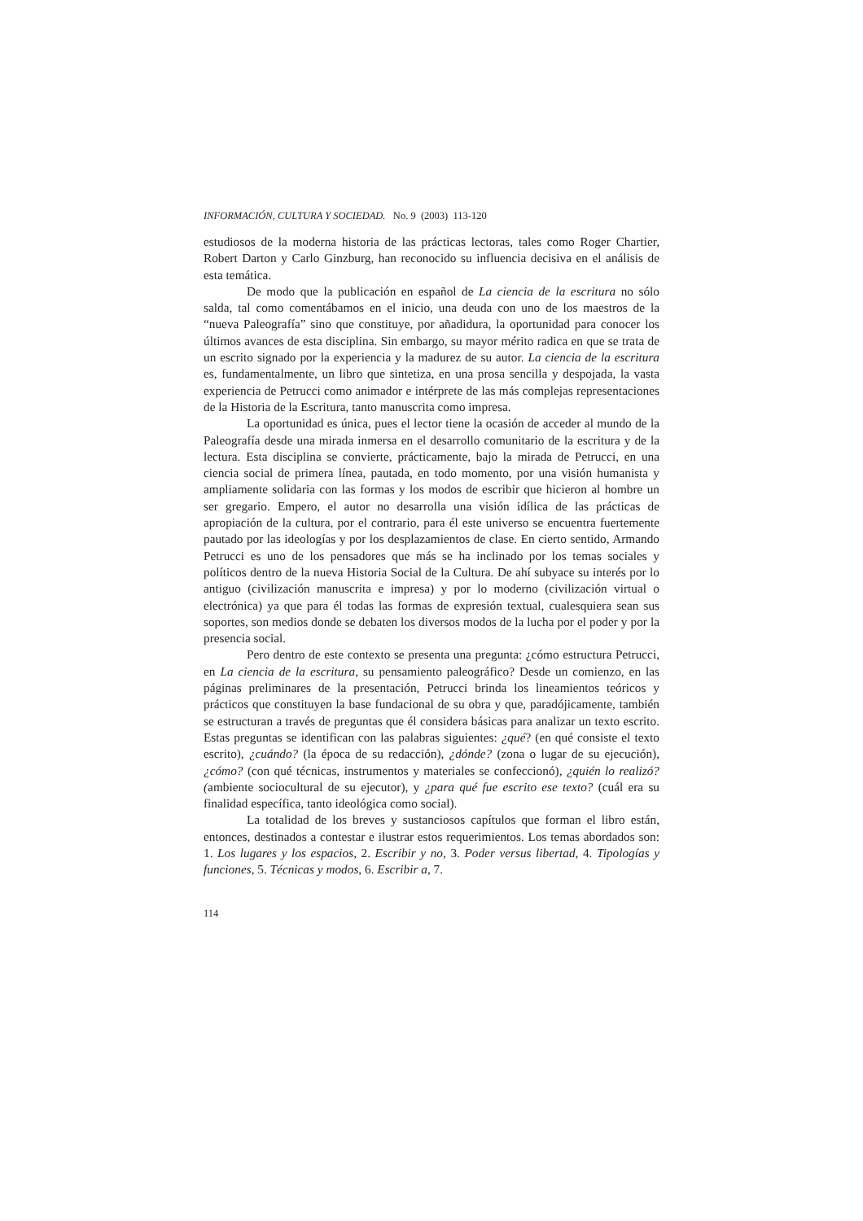INFORMACIÓN, CULTURA Y SOCIEDAD. No. 9 (2003) 113-120
estudiosos de la moderna historia de las prácticas lectoras, tales como Roger Chartier, Robert Darton y Carlo Ginzburg, han reconocido su influencia decisiva en el análisis de esta temática.
De modo que la publicación en español de La ciencia de la escritura no sólo salda, tal como comentábamos en el inicio, una deuda con uno de los maestros de la “nueva Paleografía” sino que constituye, por añadidura, la oportunidad para conocer los últimos avances de esta disciplina. Sin embargo, su mayor mérito radica en que se trata de un escrito signado por la experiencia y la madurez de su autor. La ciencia de la escritura es, fundamentalmente, un libro que sintetiza, en una prosa sencilla y despojada, la vasta experiencia de Petrucci como animador e intérprete de las más complejas representaciones de la Historia de la Escritura, tanto manuscrita como impresa.
La oportunidad es única, pues el lector tiene la ocasión de acceder al mundo de la Paleografía desde una mirada inmersa en el desarrollo comunitario de la escritura y de la lectura. Esta disciplina se convierte, prácticamente, bajo la mirada de Petrucci, en una ciencia social de primera línea, pautada, en todo momento, por una visión humanista y ampliamente solidaria con las formas y los modos de escribir que hicieron al hombre un ser gregario. Empero, el autor no desarrolla una visión idílica de las prácticas de apropiación de la cultura, por el contrario, para él este universo se encuentra fuertemente pautado por las ideologías y por los desplazamientos de clase. En cierto sentido, Armando Petrucci es uno de los pensadores que más se ha inclinado por los temas sociales y políticos dentro de la nueva Historia Social de la Cultura. De ahí subyace su interés por lo antiguo (civilización manuscrita e impresa) y por lo moderno (civilización virtual o electrónica) ya que para él todas las formas de expresión textual, cualesquiera sean sus soportes, son medios donde se debaten los diversos modos de la lucha por el poder y por la presencia social.
Pero dentro de este contexto se presenta una pregunta: ¿cómo estructura Petrucci, en La ciencia de la escritura, su pensamiento paleográfico? Desde un comienzo, en las páginas preliminares de la presentación, Petrucci brinda los lineamientos teóricos y prácticos que constituyen la base fundacional de su obra y que, paradójicamente, también se estructuran a través de preguntas que él considera básicas para analizar un texto escrito. Estas preguntas se identifican con las palabras siguientes: ¿qué? (en qué consiste el texto escrito), ¿cuándo? (la época de su redacción), ¿dónde? (zona o lugar de su ejecución), ¿cómo? (con qué técnicas, instrumentos y materiales se confeccionó), ¿quién lo realizó? (ambiente sociocultural de su ejecutor), y ¿para qué fue escrito ese texto? (cuál era su finalidad específica, tanto ideológica como social).
La totalidad de los breves y sustanciosos capítulos que forman el libro están, entonces, destinados a contestar e ilustrar estos requerimientos. Los temas abordados son: 1. Los lugares y los espacios, 2. Escribir y no, 3. Poder versus libertad, 4. Tipologías y funciones, 5. Técnicas y modos, 6. Escribir a, 7.
114